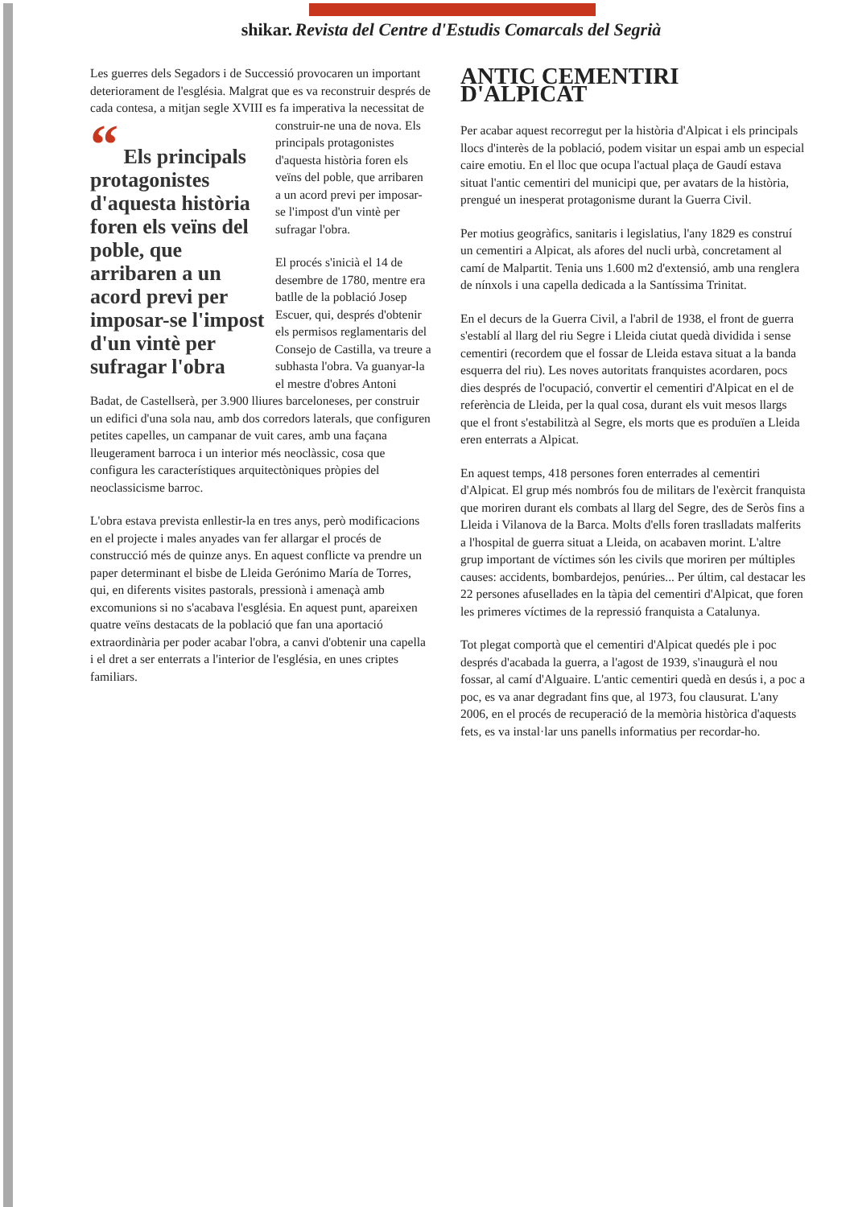shikar. Revista del Centre d'Estudis Comarcals del Segrià
Les guerres dels Segadors i de Successió provocaren un important deteriorament de l'església. Malgrat que es va reconstruir després de cada contesa, a mitjan segle XVIII es fa imperativa la necessitat “ Els principals protagonistes d'aquesta història foren els veïns del poble, que arribaren a un acord previ per imposar-se l'impost d'un vintè per sufragar l'obra de construir-ne una de nova. Els principals protagonistes d'aquesta història foren els veïns del poble, que arribaren a un acord previ per imposar-se l'impost d'un vintè per sufragar l'obra.
El procés s'inicià el 14 de desembre de 1780, mentre era batlle de la població Josep Escuer, qui, després d'obtenir els permisos reglamentaris del Consejo de Castilla, va treure a subhasta l'obra. Va guanyar-la el mestre d'obres Antoni Badat, de Castellserà, per 3.900 lliures barceloneses, per construir un edifici d'una sola nau, amb dos corredors laterals, que configuren petites capelles, un campanar de vuit cares, amb una façana lleugerament barroca i un interior més neoclàssic, cosa que configura les característiques arquitectòniques pròpies del neoclassicisme barroc.
L'obra estava prevista enllestir-la en tres anys, però modificacions en el projecte i males anyades van fer allargar el procés de construcció més de quinze anys. En aquest conflicte va prendre un paper determinant el bisbe de Lleida Gerónimo María de Torres, qui, en diferents visites pastorals, pressionà i amenaçà amb excomunions si no s'acabava l'església. En aquest punt, apareixen quatre veïns destacats de la població que fan una aportació extraordinària per poder acabar l'obra, a canvi d'obtenir una capella i el dret a ser enterrats a l'interior de l'església, en unes criptes familiars.
ANTIC CEMENTIRI D'ALPICAT
Per acabar aquest recorregut per la història d'Alpicat i els principals llocs d'interès de la població, podem visitar un espai amb un especial caire emotiu. En el lloc que ocupa l'actual plaça de Gaudí estava situat l'antic cementiri del municipi que, per avatars de la història, prengué un inesperat protagonisme durant la Guerra Civil.
Per motius geogràfics, sanitaris i legislatius, l'any 1829 es construí un cementiri a Alpicat, als afores del nucli urbà, concretament al camí de Malpartit. Tenia uns 1.600 m2 d'extensió, amb una renglera de nínxols i una capella dedicada a la Santíssima Trinitat.
En el decurs de la Guerra Civil, a l'abril de 1938, el front de guerra s'establí al llarg del riu Segre i Lleida ciutat quedà dividida i sense cementiri (recordem que el fossar de Lleida estava situat a la banda esquerra del riu). Les noves autoritats franquistes acordaren, pocs dies després de l'ocupació, convertir el cementiri d'Alpicat en el de referència de Lleida, per la qual cosa, durant els vuit mesos llargs que el front s'estabilitzà al Segre, els morts que es produïen a Lleida eren enterrats a Alpicat.
En aquest temps, 418 persones foren enterrades al cementiri d'Alpicat. El grup més nombrós fou de militars de l'exèrcit franquista que moriren durant els combats al llarg del Segre, des de Seròs fins a Lleida i Vilanova de la Barca. Molts d'ells foren traslladats malferits a l'hospital de guerra situat a Lleida, on acabaven morint. L'altre grup important de víctimes són les civils que moriren per múltiples causes: accidents, bombardejos, penúries... Per últim, cal destacar les 22 persones afusellades en la tàpia del cementiri d'Alpicat, que foren les primeres víctimes de la repressió franquista a Catalunya.
Tot plegat comportà que el cementiri d'Alpicat quedés ple i poc després d'acabada la guerra, a l'agost de 1939, s'inaugurà el nou fossar, al camí d'Alguaire. L'antic cementiri quedà en desús i, a poc a poc, es va anar degradant fins que, al 1973, fou clausurat. L'any 2006, en el procés de recuperació de la memòria històrica d'aquests fets, es va instal·lar uns panells informatius per recordar-ho.